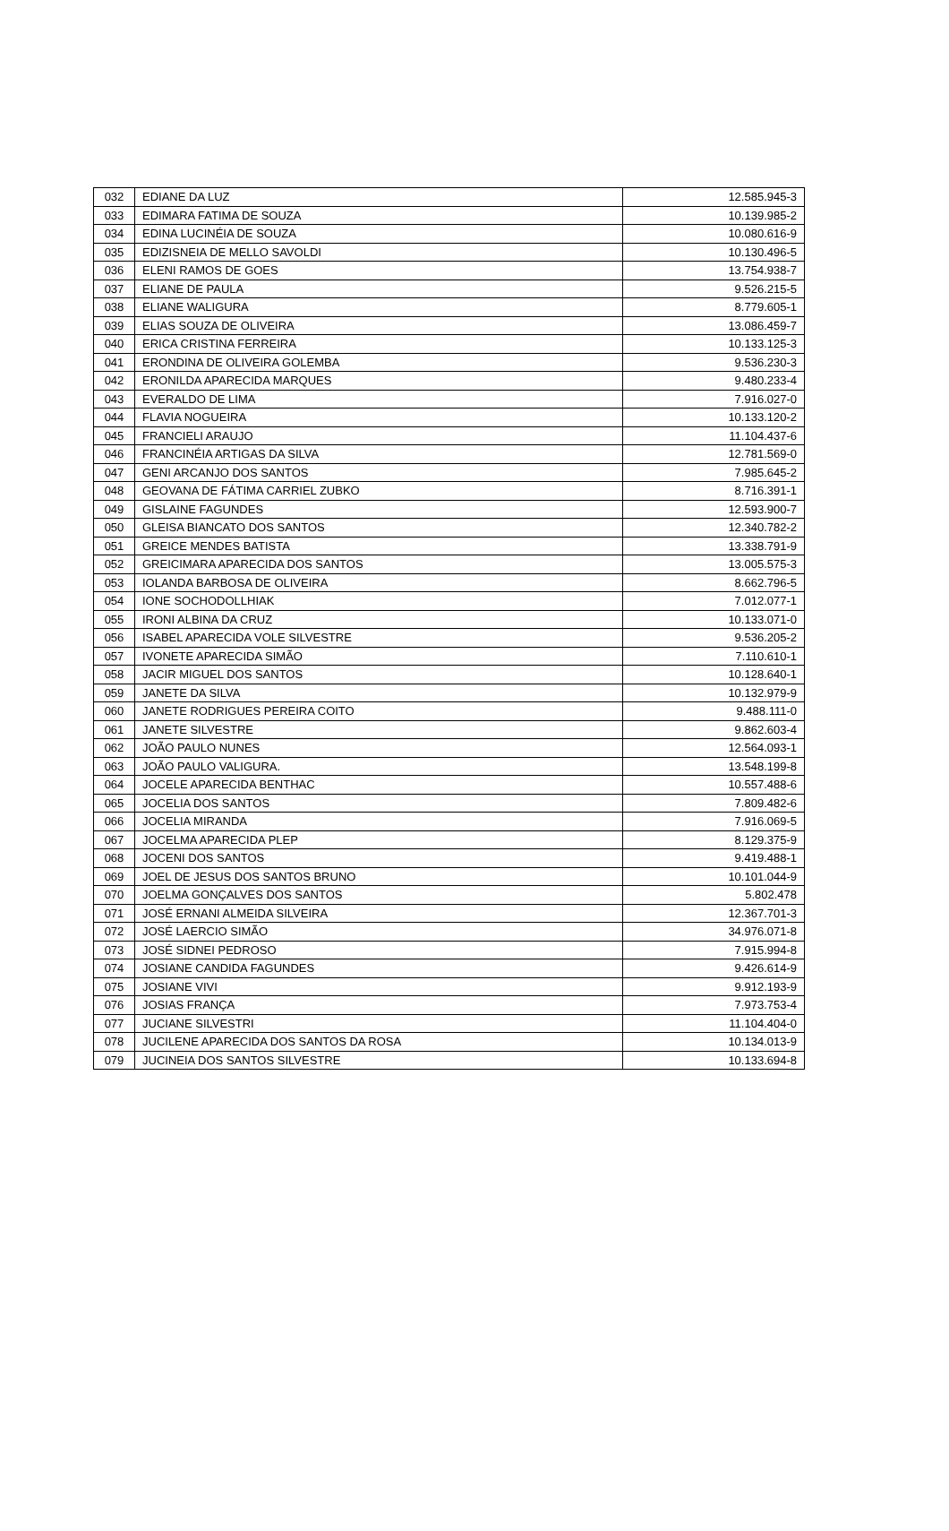| 032 | EDIANE DA LUZ | 12.585.945-3 |
| 033 | EDIMARA FATIMA DE SOUZA | 10.139.985-2 |
| 034 | EDINA LUCINÉIA DE SOUZA | 10.080.616-9 |
| 035 | EDIZISNEIA DE MELLO SAVOLDI | 10.130.496-5 |
| 036 | ELENI RAMOS DE GOES | 13.754.938-7 |
| 037 | ELIANE DE PAULA | 9.526.215-5 |
| 038 | ELIANE WALIGURA | 8.779.605-1 |
| 039 | ELIAS SOUZA DE OLIVEIRA | 13.086.459-7 |
| 040 | ERICA CRISTINA FERREIRA | 10.133.125-3 |
| 041 | ERONDINA DE OLIVEIRA GOLEMBA | 9.536.230-3 |
| 042 | ERONILDA APARECIDA MARQUES | 9.480.233-4 |
| 043 | EVERALDO DE LIMA | 7.916.027-0 |
| 044 | FLAVIA NOGUEIRA | 10.133.120-2 |
| 045 | FRANCIELI ARAUJO | 11.104.437-6 |
| 046 | FRANCINÉIA ARTIGAS DA SILVA | 12.781.569-0 |
| 047 | GENI ARCANJO DOS SANTOS | 7.985.645-2 |
| 048 | GEOVANA DE FÁTIMA CARRIEL ZUBKO | 8.716.391-1 |
| 049 | GISLAINE FAGUNDES | 12.593.900-7 |
| 050 | GLEISA BIANCATO DOS SANTOS | 12.340.782-2 |
| 051 | GREICE MENDES BATISTA | 13.338.791-9 |
| 052 | GREICIMARA APARECIDA DOS SANTOS | 13.005.575-3 |
| 053 | IOLANDA BARBOSA DE OLIVEIRA | 8.662.796-5 |
| 054 | IONE SOCHODOLLHIAK | 7.012.077-1 |
| 055 | IRONI ALBINA DA CRUZ | 10.133.071-0 |
| 056 | ISABEL APARECIDA VOLE SILVESTRE | 9.536.205-2 |
| 057 | IVONETE APARECIDA SIMÃO | 7.110.610-1 |
| 058 | JACIR MIGUEL DOS SANTOS | 10.128.640-1 |
| 059 | JANETE DA SILVA | 10.132.979-9 |
| 060 | JANETE RODRIGUES PEREIRA COITO | 9.488.111-0 |
| 061 | JANETE SILVESTRE | 9.862.603-4 |
| 062 | JOÃO PAULO NUNES | 12.564.093-1 |
| 063 | JOÃO PAULO VALIGURA. | 13.548.199-8 |
| 064 | JOCELE APARECIDA BENTHAC | 10.557.488-6 |
| 065 | JOCELIA DOS SANTOS | 7.809.482-6 |
| 066 | JOCELIA MIRANDA | 7.916.069-5 |
| 067 | JOCELMA APARECIDA PLEP | 8.129.375-9 |
| 068 | JOCENI DOS SANTOS | 9.419.488-1 |
| 069 | JOEL DE JESUS DOS SANTOS BRUNO | 10.101.044-9 |
| 070 | JOELMA GONÇALVES DOS SANTOS | 5.802.478 |
| 071 | JOSÉ ERNANI ALMEIDA SILVEIRA | 12.367.701-3 |
| 072 | JOSÉ LAERCIO SIMÃO | 34.976.071-8 |
| 073 | JOSÉ SIDNEI PEDROSO | 7.915.994-8 |
| 074 | JOSIANE CANDIDA FAGUNDES | 9.426.614-9 |
| 075 | JOSIANE VIVI | 9.912.193-9 |
| 076 | JOSIAS FRANÇA | 7.973.753-4 |
| 077 | JUCIANE SILVESTRI | 11.104.404-0 |
| 078 | JUCILENE APARECIDA DOS SANTOS DA ROSA | 10.134.013-9 |
| 079 | JUCINEIA DOS SANTOS SILVESTRE | 10.133.694-8 |